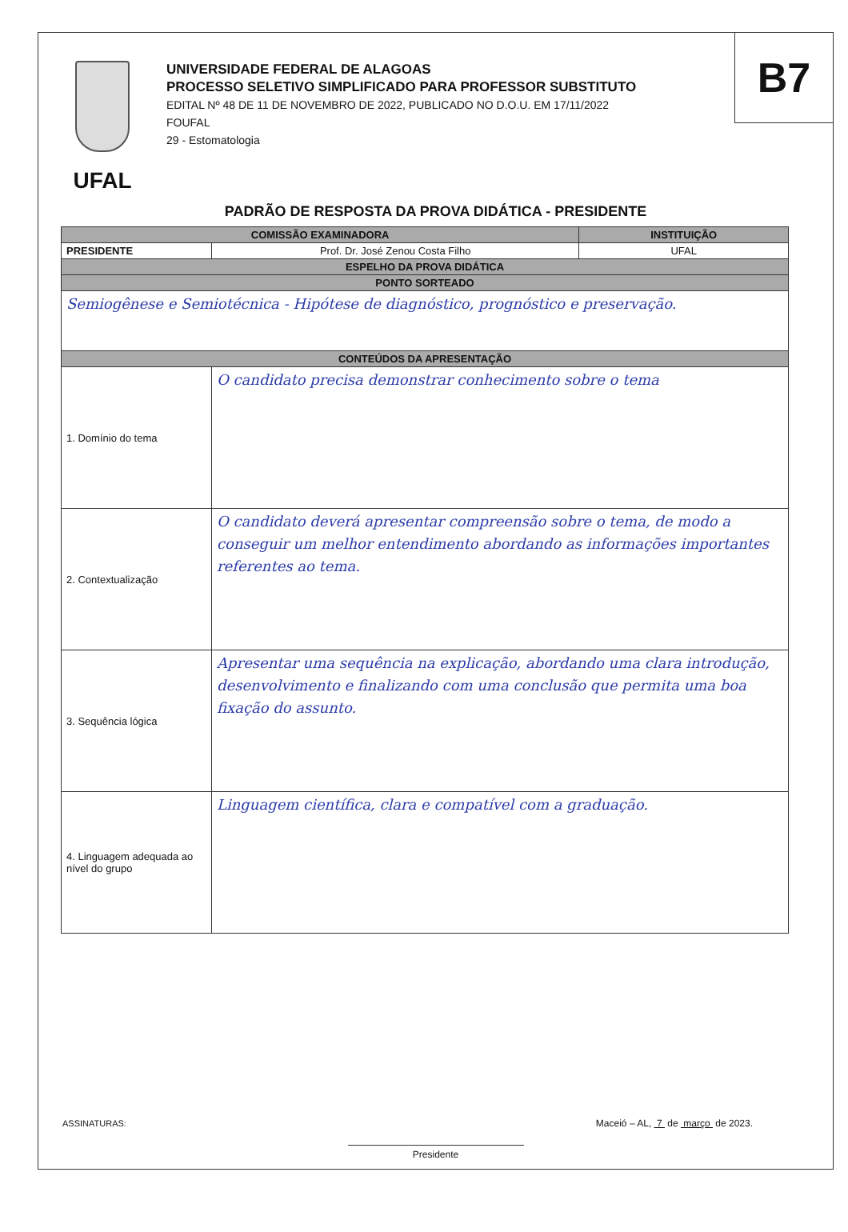B7
UFAL
UNIVERSIDADE FEDERAL DE ALAGOAS
PROCESSO SELETIVO SIMPLIFICADO PARA PROFESSOR SUBSTITUTO
EDITAL Nº 48 DE 11 DE NOVEMBRO DE 2022, PUBLICADO NO D.O.U. EM 17/11/2022
FOUFAL
29 - Estomatologia
PADRÃO DE RESPOSTA DA PROVA DIDÁTICA - PRESIDENTE
| COMISSÃO EXAMINADORA | | INSTITUIÇÃO |
| --- | --- | --- |
| PRESIDENTE | Prof. Dr. José Zenou Costa Filho | UFAL |
| ESPELHO DA PROVA DIDÁTICA | | |
| PONTO SORTEADO | | |
| Semiogênese e Semiotécnica - Hipótese de diagnóstico, prognóstico e preservação. | | |
| CONTEÚDOS DA APRESENTAÇÃO | | |
| 1. Domínio do tema | O candidato precisa demonstrar conhecimento sobre o tema | |
| 2. Contextualização | O candidato deverá apresentar compreensão sobre o tema, de modo a conseguir um melhor entendimento abordando as informações importantes referentes ao tema. | |
| 3. Sequência lógica | Apresentar uma sequência na explicação, abordando uma clara introdução, desenvolvimento e finalizando com uma conclusão que permita uma boa fixação do assunto. | |
| 4. Linguagem adequada ao nível do grupo | Linguagem científica, clara e compatível com a graduação. | |
ASSINATURAS: Maceió – AL, 7 de março de 2023.
Presidente